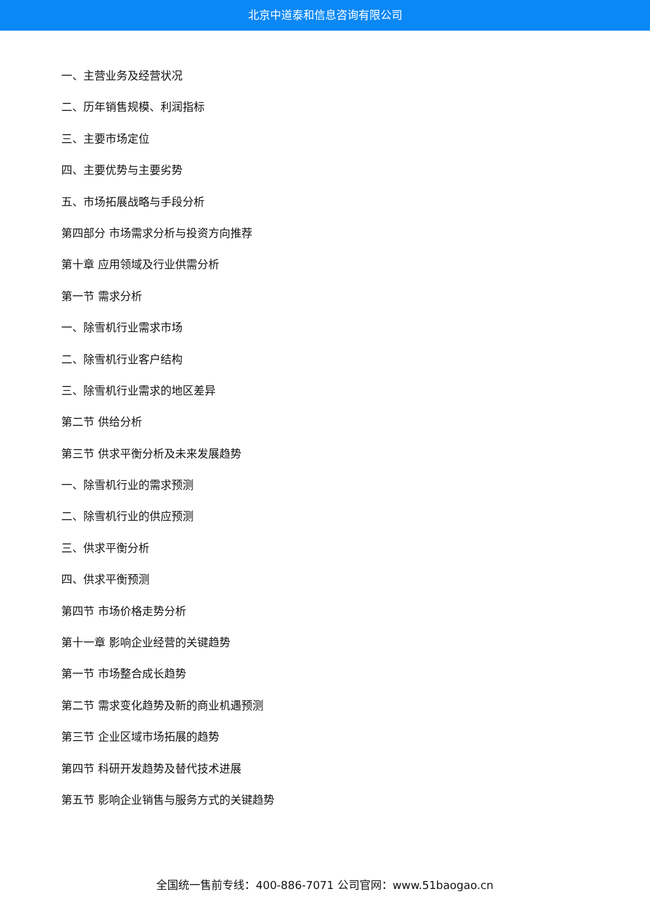北京中道泰和信息咨询有限公司
一、主营业务及经营状况
二、历年销售规模、利润指标
三、主要市场定位
四、主要优势与主要劣势
五、市场拓展战略与手段分析
第四部分 市场需求分析与投资方向推荐
第十章 应用领域及行业供需分析
第一节 需求分析
一、除雪机行业需求市场
二、除雪机行业客户结构
三、除雪机行业需求的地区差异
第二节 供给分析
第三节 供求平衡分析及未来发展趋势
一、除雪机行业的需求预测
二、除雪机行业的供应预测
三、供求平衡分析
四、供求平衡预测
第四节 市场价格走势分析
第十一章 影响企业经营的关键趋势
第一节 市场整合成长趋势
第二节 需求变化趋势及新的商业机遇预测
第三节 企业区域市场拓展的趋势
第四节 科研开发趋势及替代技术进展
第五节 影响企业销售与服务方式的关键趋势
全国统一售前专线：400-886-7071 公司官网：www.51baogao.cn